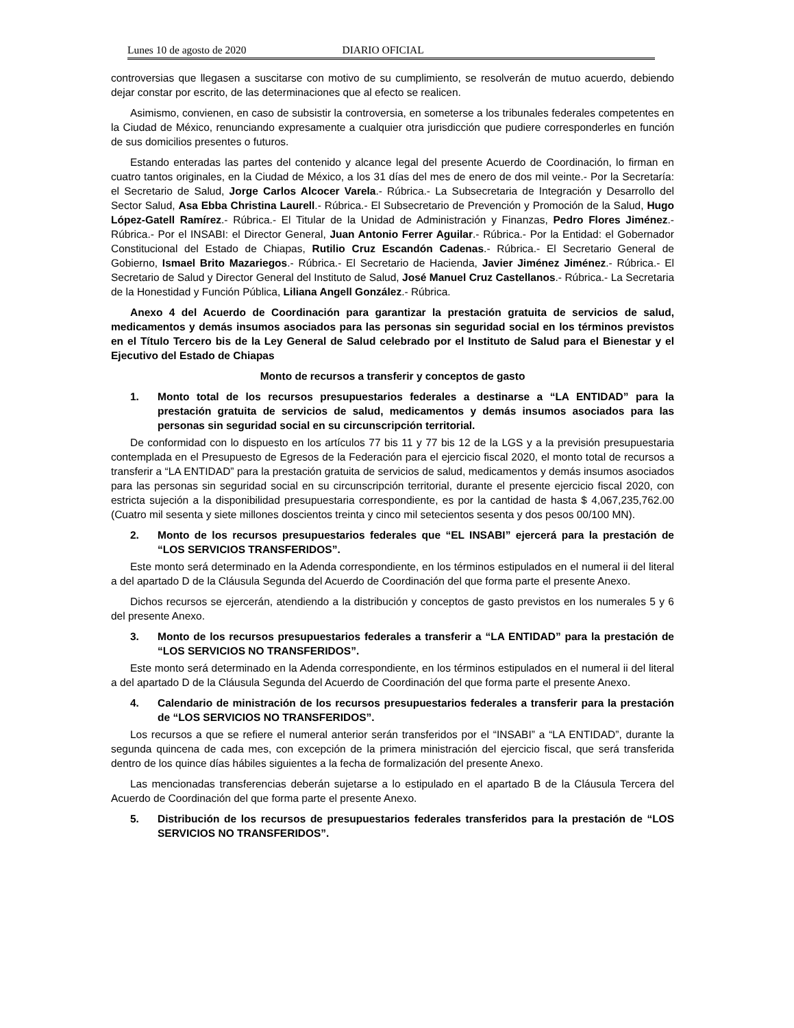Lunes 10 de agosto de 2020 DIARIO OFICIAL
controversias que llegasen a suscitarse con motivo de su cumplimiento, se resolverán de mutuo acuerdo, debiendo dejar constar por escrito, de las determinaciones que al efecto se realicen.
Asimismo, convienen, en caso de subsistir la controversia, en someterse a los tribunales federales competentes en la Ciudad de México, renunciando expresamente a cualquier otra jurisdicción que pudiere corresponderles en función de sus domicilios presentes o futuros.
Estando enteradas las partes del contenido y alcance legal del presente Acuerdo de Coordinación, lo firman en cuatro tantos originales, en la Ciudad de México, a los 31 días del mes de enero de dos mil veinte.- Por la Secretaría: el Secretario de Salud, Jorge Carlos Alcocer Varela.- Rúbrica.- La Subsecretaria de Integración y Desarrollo del Sector Salud, Asa Ebba Christina Laurell.- Rúbrica.- El Subsecretario de Prevención y Promoción de la Salud, Hugo López-Gatell Ramírez.- Rúbrica.- El Titular de la Unidad de Administración y Finanzas, Pedro Flores Jiménez.- Rúbrica.- Por el INSABI: el Director General, Juan Antonio Ferrer Aguilar.- Rúbrica.- Por la Entidad: el Gobernador Constitucional del Estado de Chiapas, Rutilio Cruz Escandón Cadenas.- Rúbrica.- El Secretario General de Gobierno, Ismael Brito Mazariegos.- Rúbrica.- El Secretario de Hacienda, Javier Jiménez Jiménez.- Rúbrica.- El Secretario de Salud y Director General del Instituto de Salud, José Manuel Cruz Castellanos.- Rúbrica.- La Secretaria de la Honestidad y Función Pública, Liliana Angell González.- Rúbrica.
Anexo 4 del Acuerdo de Coordinación para garantizar la prestación gratuita de servicios de salud, medicamentos y demás insumos asociados para las personas sin seguridad social en los términos previstos en el Título Tercero bis de la Ley General de Salud celebrado por el Instituto de Salud para el Bienestar y el Ejecutivo del Estado de Chiapas
Monto de recursos a transferir y conceptos de gasto
1. Monto total de los recursos presupuestarios federales a destinarse a “LA ENTIDAD” para la prestación gratuita de servicios de salud, medicamentos y demás insumos asociados para las personas sin seguridad social en su circunscripción territorial.
De conformidad con lo dispuesto en los artículos 77 bis 11 y 77 bis 12 de la LGS y a la previsión presupuestaria contemplada en el Presupuesto de Egresos de la Federación para el ejercicio fiscal 2020, el monto total de recursos a transferir a “LA ENTIDAD” para la prestación gratuita de servicios de salud, medicamentos y demás insumos asociados para las personas sin seguridad social en su circunscripción territorial, durante el presente ejercicio fiscal 2020, con estricta sujeción a la disponibilidad presupuestaria correspondiente, es por la cantidad de hasta $ 4,067,235,762.00 (Cuatro mil sesenta y siete millones doscientos treinta y cinco mil setecientos sesenta y dos pesos 00/100 MN).
2. Monto de los recursos presupuestarios federales que “EL INSABI” ejercerá para la prestación de “LOS SERVICIOS TRANSFERIDOS”.
Este monto será determinado en la Adenda correspondiente, en los términos estipulados en el numeral ii del literal a del apartado D de la Cláusula Segunda del Acuerdo de Coordinación del que forma parte el presente Anexo.
Dichos recursos se ejercerán, atendiendo a la distribución y conceptos de gasto previstos en los numerales 5 y 6 del presente Anexo.
3. Monto de los recursos presupuestarios federales a transferir a “LA ENTIDAD” para la prestación de “LOS SERVICIOS NO TRANSFERIDOS”.
Este monto será determinado en la Adenda correspondiente, en los términos estipulados en el numeral ii del literal a del apartado D de la Cláusula Segunda del Acuerdo de Coordinación del que forma parte el presente Anexo.
4. Calendario de ministración de los recursos presupuestarios federales a transferir para la prestación de “LOS SERVICIOS NO TRANSFERIDOS”.
Los recursos a que se refiere el numeral anterior serán transferidos por el “INSABI” a “LA ENTIDAD”, durante la segunda quincena de cada mes, con excepción de la primera ministración del ejercicio fiscal, que será transferida dentro de los quince días hábiles siguientes a la fecha de formalización del presente Anexo.
Las mencionadas transferencias deberán sujetarse a lo estipulado en el apartado B de la Cláusula Tercera del Acuerdo de Coordinación del que forma parte el presente Anexo.
5. Distribución de los recursos de presupuestarios federales transferidos para la prestación de “LOS SERVICIOS NO TRANSFERIDOS”.